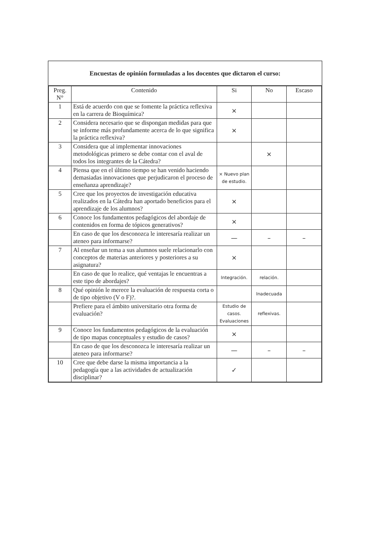Encuestas de opinión formuladas a los docentes que dictaron el curso:
| Preg. N° | Contenido | Si | No | Escaso |
| --- | --- | --- | --- | --- |
| 1 | Está de acuerdo con que se fomente la práctica reflexiva en la carrera de Bioquímica? | × | | |
| 2 | Considera necesario que se dispongan medidas para que se informe más profundamente acerca de lo que significa la práctica reflexiva? | × | | |
| 3 | Considera que al implementar innovaciones metodológicas primero se debe contar con el aval de todos los integrantes de la Cátedra? | | × | |
| 4 | Piensa que en el último tiempo se han venido haciendo demasiadas innovaciones que perjudicaron el proceso de enseñanza aprendizaje? | × Nuevo plan de estudio. | | |
| 5 | Cree que los proyectos de investigación educativa realizados en la Cátedra han aportado beneficios para el aprendizaje de los alumnos? | × | | |
| 6 | Conoce los fundamentos pedagógicos del abordaje de contenidos en forma de tópicos generativos? | × | | |
| | En caso de que los desconozca le interesaría realizar un ateneo para informarse? | — | – | – |
| 7 | Al enseñar un tema a sus alumnos suele relacionarlo con conceptos de materias anteriores y posteriores a su asignatura? | × | | |
| | En caso de que lo realice, qué ventajas le encuentras a este tipo de abordajes? | Integración. | relación. | |
| 8 | Qué opinión le merece la evaluación de respuesta corta o de tipo objetivo (V o F)?. | | Inadecuada | |
| | Prefiere para el ámbito universitario otra forma de evaluación? | Estudio de casos. Evaluaciones | reflexivas. | |
| 9 | Conoce los fundamentos pedagógicos de la evaluación de tipo mapas conceptuales y estudio de casos? | × | | |
| | En caso de que los desconozca le interesaría realizar un ateneo para informarse? | — | – | – |
| 10 | Cree que debe darse la misma importancia a la pedagogía que a las actividades de actualización disciplinar? | ✓ | | |